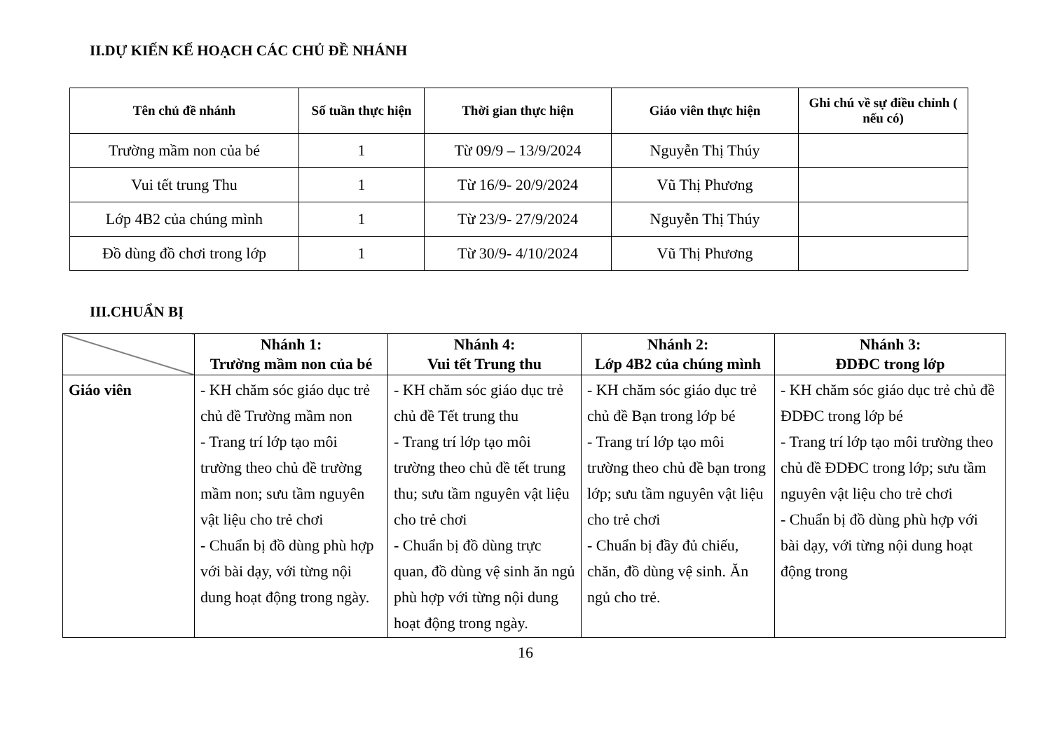II.DỰ KIẾN KẾ HOẠCH CÁC CHỦ ĐỀ NHÁNH
| Tên chủ đề nhánh | Số tuần thực hiện | Thời gian thực hiện | Giáo viên thực hiện | Ghi chú về sự điều chỉnh ( nếu có) |
| --- | --- | --- | --- | --- |
| Trường mầm non của bé | 1 | Từ 09/9 – 13/9/2024 | Nguyễn Thị Thúy | |
| Vui tết trung Thu | 1 | Từ 16/9- 20/9/2024 | Vũ Thị Phương | |
| Lớp 4B2 của chúng mình | 1 | Từ 23/9- 27/9/2024 | Nguyễn Thị Thúy | |
| Đồ dùng đồ chơi trong lớp | 1 | Từ 30/9- 4/10/2024 | Vũ Thị Phương | |
III.CHUẨN BỊ
| | Nhánh 1: Trường mầm non của bé | Nhánh 4: Vui tết Trung thu | Nhánh 2: Lớp 4B2 của chúng mình | Nhánh 3: ĐDĐC trong lớp |
| --- | --- | --- | --- | --- |
| Giáo viên | - KH chăm sóc giáo dục trẻ chủ đề Trường mầm non - Trang trí lớp tạo môi trường theo chủ đề trường mầm non; sưu tầm nguyên vật liệu cho trẻ chơi - Chuẩn bị đồ dùng phù hợp với bài dạy, với từng nội dung hoạt động trong ngày. | - KH chăm sóc giáo dục trẻ chủ đề Tết trung thu - Trang trí lớp tạo môi trường theo chủ đề tết trung thu; sưu tầm nguyên vật liệu cho trẻ chơi - Chuẩn bị đồ dùng trực quan, đồ dùng vệ sinh ăn ngủ phù hợp với từng nội dung hoạt động trong ngày. | - KH chăm sóc giáo dục trẻ chủ đề Bạn trong lớp bé - Trang trí lớp tạo môi trường theo chủ đề bạn trong lớp; sưu tầm nguyên vật liệu cho trẻ chơi - Chuẩn bị đầy đủ chiếu, chăn, đồ dùng vệ sinh. Ăn ngủ cho trẻ. | - KH chăm sóc giáo dục trẻ chủ đề ĐDĐC trong lớp bé - Trang trí lớp tạo môi trường theo chủ đề ĐDĐC trong lớp; sưu tầm nguyên vật liệu cho trẻ chơi - Chuẩn bị đồ dùng phù hợp với bài dạy, với từng nội dung hoạt động trong |
16